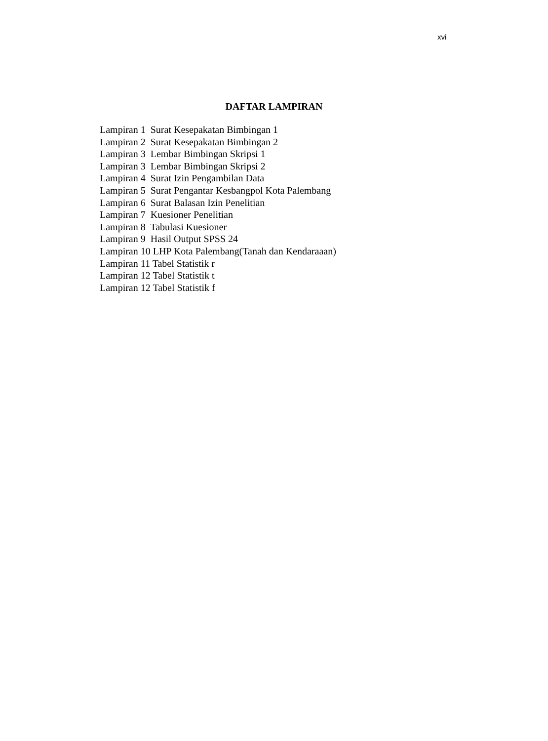xvi
DAFTAR LAMPIRAN
Lampiran 1 Surat Kesepakatan Bimbingan 1
Lampiran 2 Surat Kesepakatan Bimbingan 2
Lampiran 3 Lembar Bimbingan Skripsi 1
Lampiran 3 Lembar Bimbingan Skripsi 2
Lampiran 4 Surat Izin Pengambilan Data
Lampiran 5 Surat Pengantar Kesbangpol Kota Palembang
Lampiran 6 Surat Balasan Izin Penelitian
Lampiran 7 Kuesioner Penelitian
Lampiran 8 Tabulasi Kuesioner
Lampiran 9 Hasil Output SPSS 24
Lampiran 10 LHP Kota Palembang(Tanah dan Kendaraaan)
Lampiran 11 Tabel Statistik r
Lampiran 12 Tabel Statistik t
Lampiran 12 Tabel Statistik f